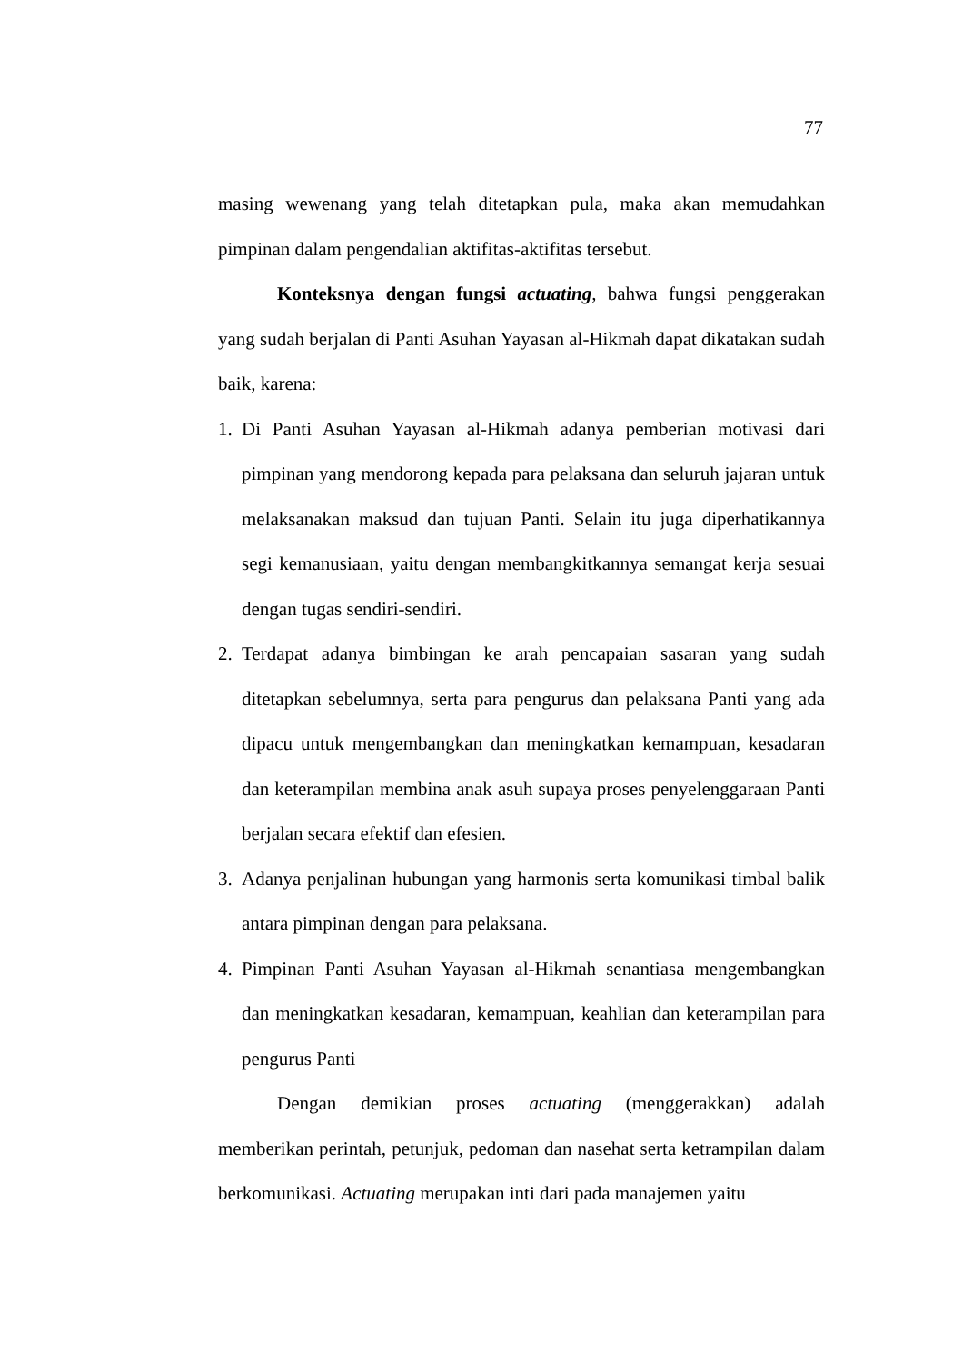77
masing wewenang yang telah ditetapkan pula, maka akan memudahkan pimpinan dalam pengendalian aktifitas-aktifitas tersebut.
Konteksnya dengan fungsi actuating, bahwa fungsi penggerakan yang sudah berjalan di Panti Asuhan Yayasan al-Hikmah dapat dikatakan sudah baik, karena:
1. Di Panti Asuhan Yayasan al-Hikmah adanya pemberian motivasi dari pimpinan yang mendorong kepada para pelaksana dan seluruh jajaran untuk melaksanakan maksud dan tujuan Panti. Selain itu juga diperhatikannya segi kemanusiaan, yaitu dengan membangkitkannya semangat kerja sesuai dengan tugas sendiri-sendiri.
2. Terdapat adanya bimbingan ke arah pencapaian sasaran yang sudah ditetapkan sebelumnya, serta para pengurus dan pelaksana Panti yang ada dipacu untuk mengembangkan dan meningkatkan kemampuan, kesadaran dan keterampilan membina anak asuh supaya proses penyelenggaraan Panti berjalan secara efektif dan efesien.
3. Adanya penjalinan hubungan yang harmonis serta komunikasi timbal balik antara pimpinan dengan para pelaksana.
4. Pimpinan Panti Asuhan Yayasan al-Hikmah senantiasa mengembangkan dan meningkatkan kesadaran, kemampuan, keahlian dan keterampilan para pengurus Panti
Dengan demikian proses actuating (menggerakkan) adalah memberikan perintah, petunjuk, pedoman dan nasehat serta ketrampilan dalam berkomunikasi. Actuating merupakan inti dari pada manajemen yaitu